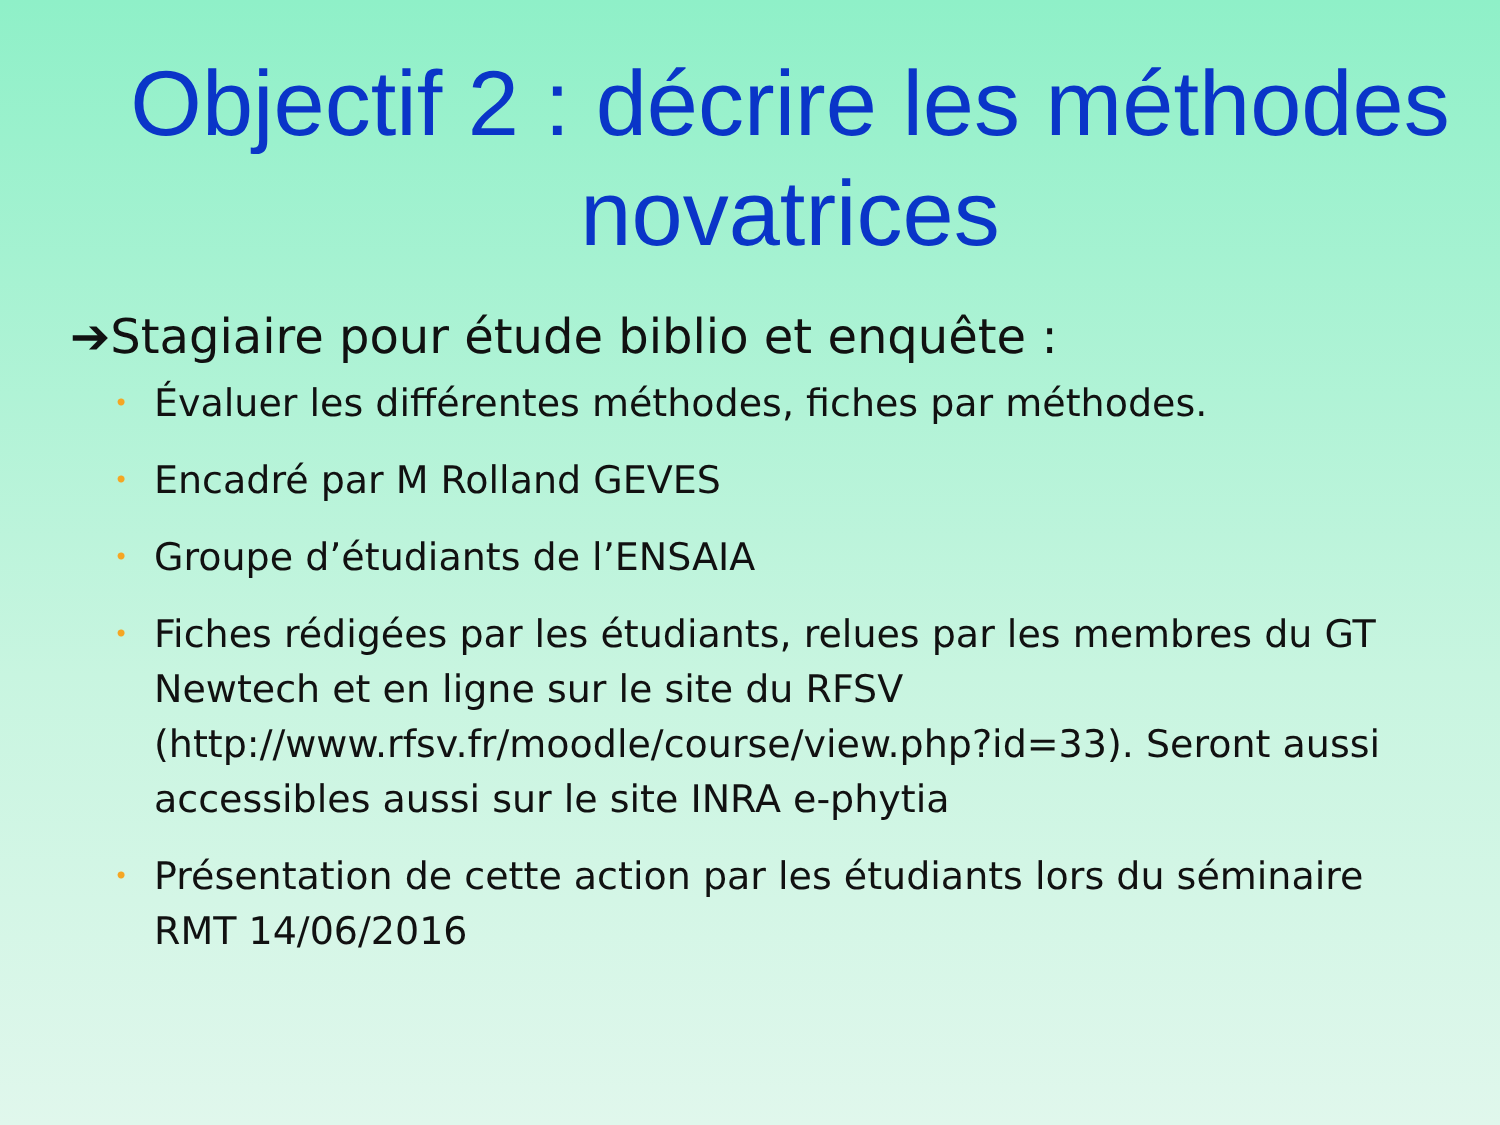Objectif 2 : décrire les méthodes novatrices
➔Stagiaire pour étude biblio et enquête :
• Évaluer les différentes méthodes, fiches par méthodes.
• Encadré par M Rolland GEVES
• Groupe d’étudiants de l’ENSAIA
• Fiches rédigées par les étudiants, relues par les membres du GT Newtech et en ligne sur le site du RFSV (http://www.rfsv.fr/moodle/course/view.php?id=33). Seront aussi accessibles aussi sur le site INRA e-phytia
• Présentation de cette action par les étudiants lors du séminaire RMT 14/06/2016